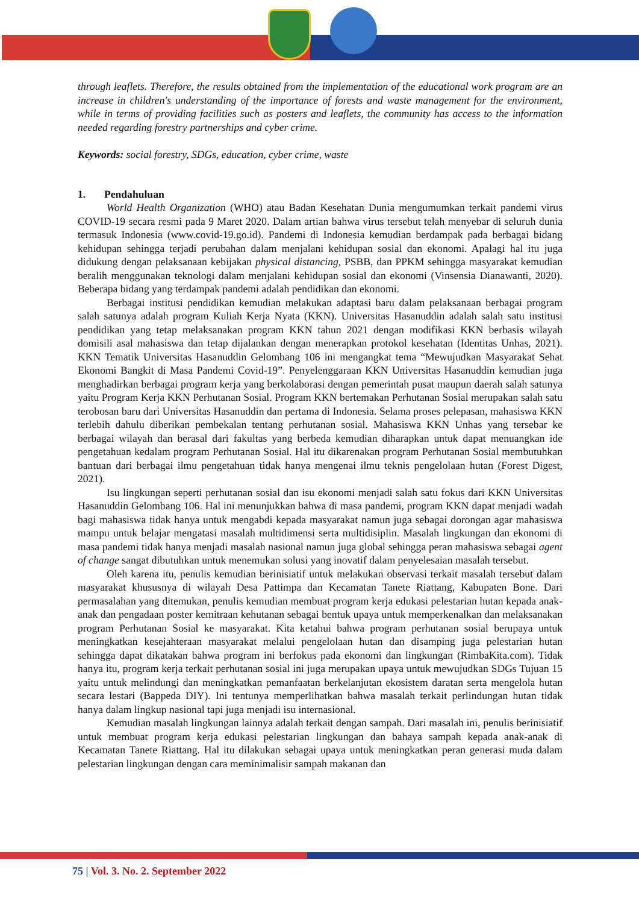through leaflets. Therefore, the results obtained from the implementation of the educational work program are an increase in children's understanding of the importance of forests and waste management for the environment, while in terms of providing facilities such as posters and leaflets, the community has access to the information needed regarding forestry partnerships and cyber crime.
Keywords: social forestry, SDGs, education, cyber crime, waste
1. Pendahuluan
World Health Organization (WHO) atau Badan Kesehatan Dunia mengumumkan terkait pandemi virus COVID-19 secara resmi pada 9 Maret 2020. Dalam artian bahwa virus tersebut telah menyebar di seluruh dunia termasuk Indonesia (www.covid-19.go.id). Pandemi di Indonesia kemudian berdampak pada berbagai bidang kehidupan sehingga terjadi perubahan dalam menjalani kehidupan sosial dan ekonomi. Apalagi hal itu juga didukung dengan pelaksanaan kebijakan physical distancing, PSBB, dan PPKM sehingga masyarakat kemudian beralih menggunakan teknologi dalam menjalani kehidupan sosial dan ekonomi (Vinsensia Dianawanti, 2020). Beberapa bidang yang terdampak pandemi adalah pendidikan dan ekonomi.
Berbagai institusi pendidikan kemudian melakukan adaptasi baru dalam pelaksanaan berbagai program salah satunya adalah program Kuliah Kerja Nyata (KKN). Universitas Hasanuddin adalah salah satu institusi pendidikan yang tetap melaksanakan program KKN tahun 2021 dengan modifikasi KKN berbasis wilayah domisili asal mahasiswa dan tetap dijalankan dengan menerapkan protokol kesehatan (Identitas Unhas, 2021). KKN Tematik Universitas Hasanuddin Gelombang 106 ini mengangkat tema “Mewujudkan Masyarakat Sehat Ekonomi Bangkit di Masa Pandemi Covid-19”. Penyelenggaraan KKN Universitas Hasanuddin kemudian juga menghadirkan berbagai program kerja yang berkolaborasi dengan pemerintah pusat maupun daerah salah satunya yaitu Program Kerja KKN Perhutanan Sosial. Program KKN bertemakan Perhutanan Sosial merupakan salah satu terobosan baru dari Universitas Hasanuddin dan pertama di Indonesia. Selama proses pelepasan, mahasiswa KKN terlebih dahulu diberikan pembekalan tentang perhutanan sosial. Mahasiswa KKN Unhas yang tersebar ke berbagai wilayah dan berasal dari fakultas yang berbeda kemudian diharapkan untuk dapat menuangkan ide pengetahuan kedalam program Perhutanan Sosial. Hal itu dikarenakan program Perhutanan Sosial membutuhkan bantuan dari berbagai ilmu pengetahuan tidak hanya mengenai ilmu teknis pengelolaan hutan (Forest Digest, 2021).
Isu lingkungan seperti perhutanan sosial dan isu ekonomi menjadi salah satu fokus dari KKN Universitas Hasanuddin Gelombang 106. Hal ini menunjukkan bahwa di masa pandemi, program KKN dapat menjadi wadah bagi mahasiswa tidak hanya untuk mengabdi kepada masyarakat namun juga sebagai dorongan agar mahasiswa mampu untuk belajar mengatasi masalah multidimensi serta multidisiplin. Masalah lingkungan dan ekonomi di masa pandemi tidak hanya menjadi masalah nasional namun juga global sehingga peran mahasiswa sebagai agent of change sangat dibutuhkan untuk menemukan solusi yang inovatif dalam penyelesaian masalah tersebut.
Oleh karena itu, penulis kemudian berinisiatif untuk melakukan observasi terkait masalah tersebut dalam masyarakat khususnya di wilayah Desa Pattimpa dan Kecamatan Tanete Riattang, Kabupaten Bone. Dari permasalahan yang ditemukan, penulis kemudian membuat program kerja edukasi pelestarian hutan kepada anak-anak dan pengadaan poster kemitraan kehutanan sebagai bentuk upaya untuk memperkenalkan dan melaksanakan program Perhutanan Sosial ke masyarakat. Kita ketahui bahwa program perhutanan sosial berupaya untuk meningkatkan kesejahteraan masyarakat melalui pengelolaan hutan dan disamping juga pelestarian hutan sehingga dapat dikatakan bahwa program ini berfokus pada ekonomi dan lingkungan (RimbaKita.com). Tidak hanya itu, program kerja terkait perhutanan sosial ini juga merupakan upaya untuk mewujudkan SDGs Tujuan 15 yaitu untuk melindungi dan meningkatkan pemanfaatan berkelanjutan ekosistem daratan serta mengelola hutan secara lestari (Bappeda DIY). Ini tentunya memperlihatkan bahwa masalah terkait perlindungan hutan tidak hanya dalam lingkup nasional tapi juga menjadi isu internasional.
Kemudian masalah lingkungan lainnya adalah terkait dengan sampah. Dari masalah ini, penulis berinisiatif untuk membuat program kerja edukasi pelestarian lingkungan dan bahaya sampah kepada anak-anak di Kecamatan Tanete Riattang. Hal itu dilakukan sebagai upaya untuk meningkatkan peran generasi muda dalam pelestarian lingkungan dengan cara meminimalisir sampah makanan dan
75 | Vol. 3. No. 2. September 2022